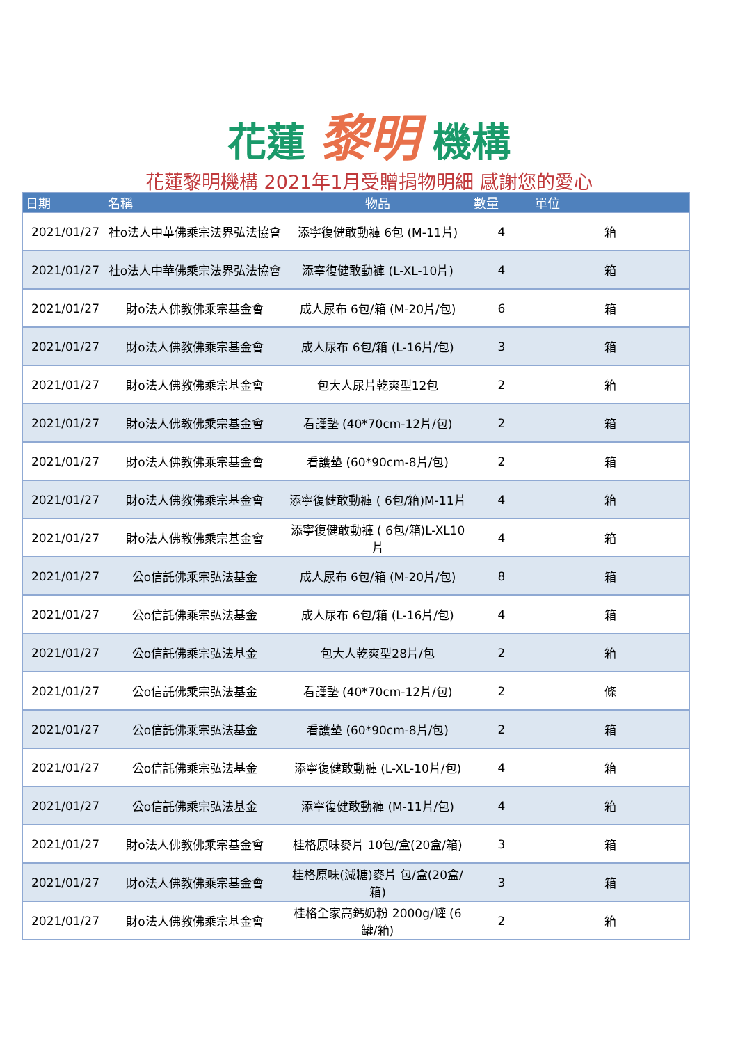花蓮 黎明 機構
花蓮黎明機構 2021年1月受贈捐物明細 感謝您的愛心
| 日期 | 名稱 | 物品 | 數量 | 單位 |
| --- | --- | --- | --- | --- |
| 2021/01/27 | 社o法人中華佛乘宗法界弘法協會 | 添寧復健敢動褲 6包 (M-11片) | 4 | 箱 |
| 2021/01/27 | 社o法人中華佛乘宗法界弘法協會 | 添寧復健敢動褲 (L-XL-10片) | 4 | 箱 |
| 2021/01/27 | 財o法人佛教佛乘宗基金會 | 成人尿布 6包/箱 (M-20片/包) | 6 | 箱 |
| 2021/01/27 | 財o法人佛教佛乘宗基金會 | 成人尿布 6包/箱 (L-16片/包) | 3 | 箱 |
| 2021/01/27 | 財o法人佛教佛乘宗基金會 | 包大人尿片乾爽型12包 | 2 | 箱 |
| 2021/01/27 | 財o法人佛教佛乘宗基金會 | 看護墊 (40*70cm-12片/包) | 2 | 箱 |
| 2021/01/27 | 財o法人佛教佛乘宗基金會 | 看護墊 (60*90cm-8片/包) | 2 | 箱 |
| 2021/01/27 | 財o法人佛教佛乘宗基金會 | 添寧復健敢動褲 ( 6包/箱)M-11片 | 4 | 箱 |
| 2021/01/27 | 財o法人佛教佛乘宗基金會 | 添寧復健敢動褲 ( 6包/箱)L-XL10片 | 4 | 箱 |
| 2021/01/27 | 公o信託佛乘宗弘法基金 | 成人尿布 6包/箱 (M-20片/包) | 8 | 箱 |
| 2021/01/27 | 公o信託佛乘宗弘法基金 | 成人尿布 6包/箱 (L-16片/包) | 4 | 箱 |
| 2021/01/27 | 公o信託佛乘宗弘法基金 | 包大人乾爽型28片/包 | 2 | 箱 |
| 2021/01/27 | 公o信託佛乘宗弘法基金 | 看護墊 (40*70cm-12片/包) | 2 | 條 |
| 2021/01/27 | 公o信託佛乘宗弘法基金 | 看護墊 (60*90cm-8片/包) | 2 | 箱 |
| 2021/01/27 | 公o信託佛乘宗弘法基金 | 添寧復健敢動褲 (L-XL-10片/包) | 4 | 箱 |
| 2021/01/27 | 公o信託佛乘宗弘法基金 | 添寧復健敢動褲 (M-11片/包) | 4 | 箱 |
| 2021/01/27 | 財o法人佛教佛乘宗基金會 | 桂格原味麥片 10包/盒(20盒/箱) | 3 | 箱 |
| 2021/01/27 | 財o法人佛教佛乘宗基金會 | 桂格原味(減糖)麥片 包/盒(20盒/箱) | 3 | 箱 |
| 2021/01/27 | 財o法人佛教佛乘宗基金會 | 桂格全家高鈣奶粉 2000g/罐 (6罐/箱) | 2 | 箱 |